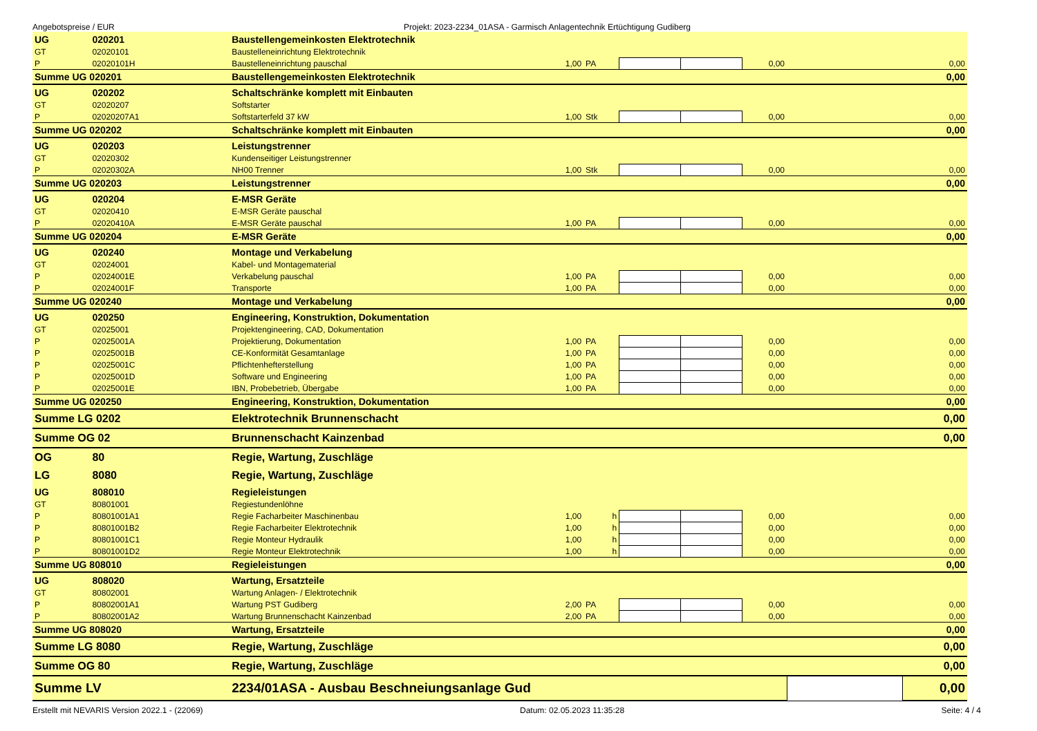Angebotspreise / EUR Projekt: 2023-2234_01ASA - Garmisch Anlagentechnik Ertüchtigung Gudiberg
| UG | 020201 | Baustellengemeinkosten Elektrotechnik | | | | | | | |
| GT | 02020101 | Baustelleneinrichtung Elektrotechnik | | | | | | | |
| P | 02020101H | Baustelleneinrichtung pauschal | 1,00 | PA | | | 0,00 | | 0,00 |
| Summe UG 020201 | | Baustellengemeinkosten Elektrotechnik | | | | | | | 0,00 |
| UG | 020202 | Schaltschränke komplett mit Einbauten | | | | | | | |
| GT | 02020207 | Softstarter | | | | | | | |
| P | 02020207A1 | Softstarterfeld 37 kW | 1,00 | Stk | | | 0,00 | | 0,00 |
| Summe UG 020202 | | Schaltschränke komplett mit Einbauten | | | | | | | 0,00 |
| UG | 020203 | Leistungstrenner | | | | | | | |
| GT | 02020302 | Kundenseitiger Leistungstrenner | | | | | | | |
| P | 02020302A | NH00 Trenner | 1,00 | Stk | | | 0,00 | | 0,00 |
| Summe UG 020203 | | Leistungstrenner | | | | | | | 0,00 |
| UG | 020204 | E-MSR Geräte | | | | | | | |
| GT | 02020410 | E-MSR Geräte pauschal | | | | | | | |
| P | 02020410A | E-MSR Geräte pauschal | 1,00 | PA | | | 0,00 | | 0,00 |
| Summe UG 020204 | | E-MSR Geräte | | | | | | | 0,00 |
| UG | 020240 | Montage und Verkabelung | | | | | | | |
| GT | 02024001 | Kabel- und Montagematerial | | | | | | | |
| P | 02024001E | Verkabelung pauschal | 1,00 | PA | | | 0,00 | | 0,00 |
| P | 02024001F | Transporte | 1,00 | PA | | | 0,00 | | 0,00 |
| Summe UG 020240 | | Montage und Verkabelung | | | | | | | 0,00 |
| UG | 020250 | Engineering, Konstruktion, Dokumentation | | | | | | | |
| GT | 02025001 | Projektengineering, CAD, Dokumentation | | | | | | | |
| P | 02025001A | Projektierung, Dokumentation | 1,00 | PA | | | 0,00 | | 0,00 |
| P | 02025001B | CE-Konformität Gesamtanlage | 1,00 | PA | | | 0,00 | | 0,00 |
| P | 02025001C | Pflichtenhefterstellung | 1,00 | PA | | | 0,00 | | 0,00 |
| P | 02025001D | Software und Engineering | 1,00 | PA | | | 0,00 | | 0,00 |
| P | 02025001E | IBN, Probebetrieb, Übergabe | 1,00 | PA | | | 0,00 | | 0,00 |
| Summe UG 020250 | | Engineering, Konstruktion, Dokumentation | | | | | | | 0,00 |
| Summe LG 0202 | | Elektrotechnik Brunnenschacht | | | | | | | 0,00 |
| Summe OG 02 | | Brunnenschacht Kainzenbad | | | | | | | 0,00 |
| OG | 80 | Regie, Wartung, Zuschläge | | | | | | | |
| LG | 8080 | Regie, Wartung, Zuschläge | | | | | | | |
| UG | 808010 | Regieleistungen | | | | | | | |
| GT | 80801001 | Regiestundenlöhne | | | | | | | |
| P | 80801001A1 | Regie Facharbeiter Maschinenbau | 1,00 | h | | | 0,00 | | 0,00 |
| P | 80801001B2 | Regie Facharbeiter Elektrotechnik | 1,00 | h | | | 0,00 | | 0,00 |
| P | 80801001C1 | Regie Monteur Hydraulik | 1,00 | h | | | 0,00 | | 0,00 |
| P | 80801001D2 | Regie Monteur Elektrotechnik | 1,00 | h | | | 0,00 | | 0,00 |
| Summe UG 808010 | | Regieleistungen | | | | | | | 0,00 |
| UG | 808020 | Wartung, Ersatzteile | | | | | | | |
| GT | 80802001 | Wartung Anlagen- / Elektrotechnik | | | | | | | |
| P | 80802001A1 | Wartung PST Gudiberg | 2,00 | PA | | | 0,00 | | 0,00 |
| P | 80802001A2 | Wartung Brunnenschacht Kainzenbad | 2,00 | PA | | | 0,00 | | 0,00 |
| Summe UG 808020 | | Wartung, Ersatzteile | | | | | | | 0,00 |
| Summe LG 8080 | | Regie, Wartung, Zuschläge | | | | | | | 0,00 |
| Summe OG 80 | | Regie, Wartung, Zuschläge | | | | | | | 0,00 |
| Summe LV | | 2234/01ASA - Ausbau Beschneiungsanlage Gud | | | | | | | 0,00 |
Erstellt mit NEVARIS Version 2022.1 - (22069) Datum: 02.05.2023 11:35:28 Seite: 4 / 4